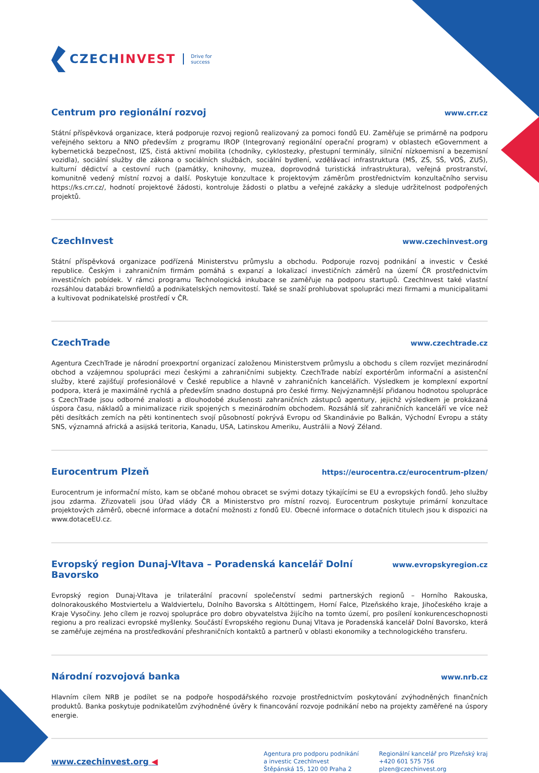CZECHINVEST
Drive for
success
Centrum pro regionální rozvoj
www.crr.cz
Státní příspěvková organizace, která podporuje rozvoj regionů realizovaný za pomoci fondů EU. Zaměřuje se primárně na podporu veřejného sektoru a NNO především z programu IROP (Integrovaný regionální operační program) v oblastech eGovernment a kybernetická bezpečnost, IZS, čistá aktivní mobilita (chodníky, cyklostezky, přestupní terminály, silniční nízkoemisní a bezemisní vozidla), sociální služby dle zákona o sociálních službách, sociální bydlení, vzdělávací infrastruktura (MŠ, ZŠ, SŠ, VOŠ, ZUŠ), kulturní dědictví a cestovní ruch (památky, knihovny, muzea, doprovodná turistická infrastruktura), veřejná prostranství, komunitně vedený místní rozvoj a další. Poskytuje konzultace k projektovým záměrům prostřednictvím konzultačního servisu https://ks.crr.cz/, hodnotí projektové žádosti, kontroluje žádosti o platbu a veřejné zakázky a sleduje udržitelnost podpořených projektů.
CzechInvest
www.czechinvest.org
Státní příspěvková organizace podřízená Ministerstvu průmyslu a obchodu. Podporuje rozvoj podnikání a investic v České republice. Českým i zahraničním firmám pomáhá s expanzí a lokalizací investičních záměrů na území ČR prostřednictvím investičních pobídek. V rámci programu Technologická inkubace se zaměřuje na podporu startupů. CzechInvest také vlastní rozsáhlou databázi brownfieldů a podnikatelských nemovitostí. Také se snaží prohlubovat spolupráci mezi firmami a municipalitami a kultivovat podnikatelské prostředí v ČR.
CzechTrade
www.czechtrade.cz
Agentura CzechTrade je národní proexportní organizací založenou Ministerstvem průmyslu a obchodu s cílem rozvíjet mezinárodní obchod a vzájemnou spolupráci mezi českými a zahraničními subjekty. CzechTrade nabízí exportérům informační a asistenční služby, které zajišťují profesionálové v České republice a hlavně v zahraničních kancelářích. Výsledkem je komplexní exportní podpora, která je maximálně rychlá a především snadno dostupná pro české firmy. Nejvýznamnější přidanou hodnotou spolupráce s CzechTrade jsou odborné znalosti a dlouhodobé zkušenosti zahraničních zástupců agentury, jejichž výsledkem je prokázaná úspora času, nákladů a minimalizace rizik spojených s mezinárodním obchodem. Rozsáhlá síť zahraničních kanceláří ve více než pěti desítkách zemích na pěti kontinentech svojí působností pokrývá Evropu od Skandinávie po Balkán, Východní Evropu a státy SNS, významná africká a asijská teritoria, Kanadu, USA, Latinskou Ameriku, Austrálii a Nový Zéland.
Eurocentrum Plzeň
https://eurocentra.cz/eurocentrum-plzen/
Eurocentrum je informační místo, kam se občané mohou obracet se svými dotazy týkajícími se EU a evropských fondů. Jeho služby jsou zdarma. Zřizovateli jsou Úřad vlády ČR a Ministerstvo pro místní rozvoj. Eurocentrum poskytuje primární konzultace projektových záměrů, obecné informace a dotační možnosti z fondů EU. Obecné informace o dotačních titulech jsou k dispozici na www.dotaceEU.cz.
Evropský region Dunaj-Vltava – Poradenská kancelář Dolní Bavorsko
www.evropskyregion.cz
Evropský region Dunaj-Vltava je trilaterální pracovní společenství sedmi partnerských regionů – Horního Rakouska, dolnorakouského Mostviertelu a Waldviertelu, Dolního Bavorska s Altöttingem, Horní Falce, Plzeňského kraje, Jihočeského kraje a Kraje Vysočiny. Jeho cílem je rozvoj spolupráce pro dobro obyvatelstva žijícího na tomto území, pro posílení konkurenceschopnosti regionu a pro realizaci evropské myšlenky. Součástí Evropského regionu Dunaj Vltava je Poradenská kancelář Dolní Bavorsko, která se zaměřuje zejména na prostředkování přeshraničních kontaktů a partnerů v oblasti ekonomiky a technologického transferu.
Národní rozvojová banka
www.nrb.cz
Hlavním cílem NRB je podílet se na podpoře hospodářského rozvoje prostřednictvím poskytování zvýhodněných finančních produktů. Banka poskytuje podnikatelům zvýhodněné úvěry k financování rozvoje podnikání nebo na projekty zaměřené na úspory energie.
www.czechinvest.org ◀
Agentura pro podporu podnikání
a investic CzechInvest
Štěpánská 15, 120 00 Praha 2
Regionální kancelář pro Plzeňský kraj
+420 601 575 756
plzen@czechinvest.org